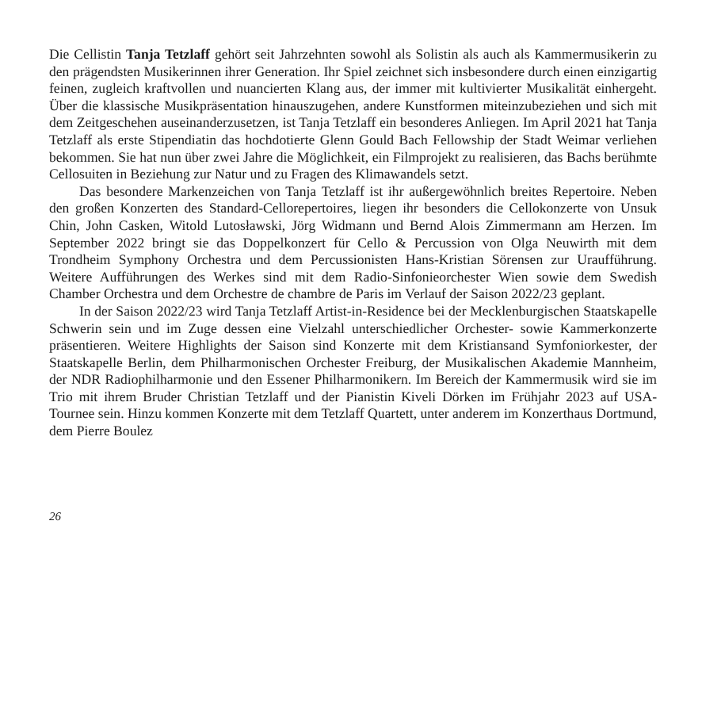Die Cellistin Tanja Tetzlaff gehört seit Jahrzehnten sowohl als Solistin als auch als Kammermusikerin zu den prägendsten Musikerinnen ihrer Generation. Ihr Spiel zeichnet sich insbesondere durch einen einzigartig feinen, zugleich kraftvollen und nuancierten Klang aus, der immer mit kultivierter Musikalität einhergeht. Über die klassische Musikpräsentation hinauszugehen, andere Kunstformen miteinzubeziehen und sich mit dem Zeitgeschehen auseinanderzusetzen, ist Tanja Tetzlaff ein besonderes Anliegen. Im April 2021 hat Tanja Tetzlaff als erste Stipendiatin das hochdotierte Glenn Gould Bach Fellowship der Stadt Weimar verliehen bekommen. Sie hat nun über zwei Jahre die Möglichkeit, ein Filmprojekt zu realisieren, das Bachs berühmte Cellosuiten in Beziehung zur Natur und zu Fragen des Klimawandels setzt.
Das besondere Markenzeichen von Tanja Tetzlaff ist ihr außergewöhnlich breites Repertoire. Neben den großen Konzerten des Standard-Cellorepertoires, liegen ihr besonders die Cellokonzerte von Unsuk Chin, John Casken, Witold Lutosławski, Jörg Widmann und Bernd Alois Zimmermann am Herzen. Im September 2022 bringt sie das Doppelkonzert für Cello & Percussion von Olga Neuwirth mit dem Trondheim Symphony Orchestra und dem Percussionisten Hans-Kristian Sörensen zur Uraufführung. Weitere Aufführungen des Werkes sind mit dem Radio-Sinfonieorchester Wien sowie dem Swedish Chamber Orchestra und dem Orchestre de chambre de Paris im Verlauf der Saison 2022/23 geplant.
In der Saison 2022/23 wird Tanja Tetzlaff Artist-in-Residence bei der Mecklenburgischen Staatskapelle Schwerin sein und im Zuge dessen eine Vielzahl unterschiedlicher Orchester- sowie Kammerkonzerte präsentieren. Weitere Highlights der Saison sind Konzerte mit dem Kristiansand Symfoniorkester, der Staatskapelle Berlin, dem Philharmonischen Orchester Freiburg, der Musikalischen Akademie Mannheim, der NDR Radiophilharmonie und den Essener Philharmonikern. Im Bereich der Kammermusik wird sie im Trio mit ihrem Bruder Christian Tetzlaff und der Pianistin Kiveli Dörken im Frühjahr 2023 auf USA-Tournee sein. Hinzu kommen Konzerte mit dem Tetzlaff Quartett, unter anderem im Konzerthaus Dortmund, dem Pierre Boulez
26